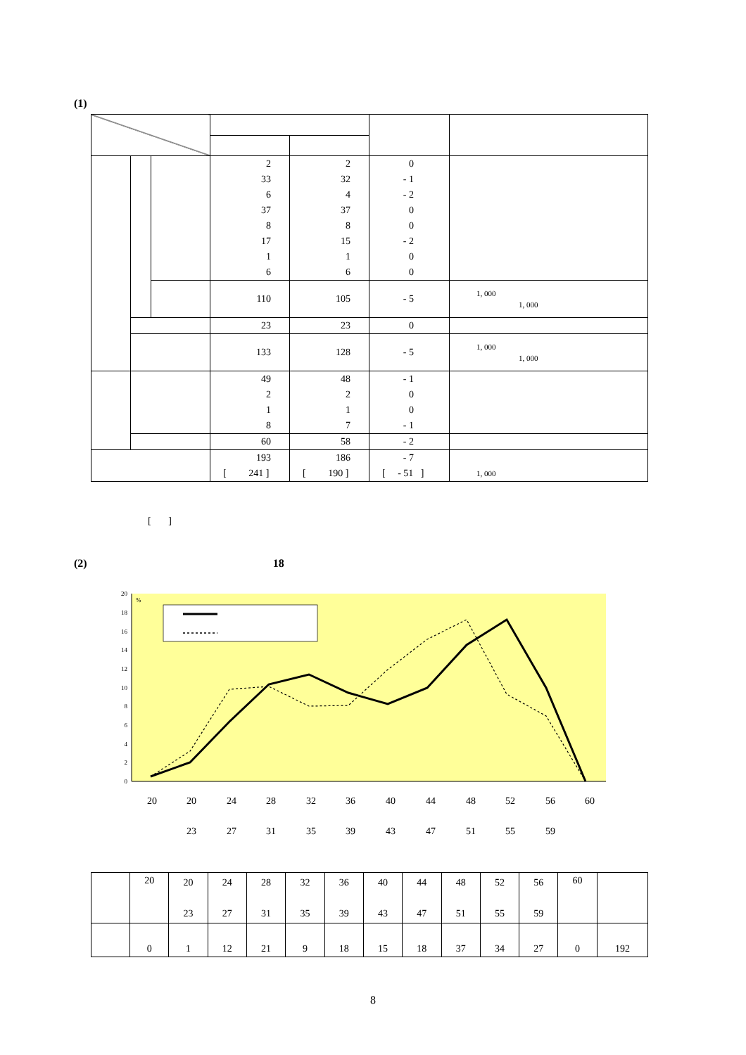(1)
| | | | 2 | 2 | 0 | |
| | | | 33 | 32 | - 1 | |
| | | | 6 | 4 | - 2 | |
| | | | 37 | 37 | 0 | |
| | | | 8 | 8 | 0 | |
| | | | 17 | 15 | - 2 | |
| | | | 1 | 1 | 0 | |
| | | | 6 | 6 | 0 | |
| | | | 110 | 105 | - 5 | 1, 000 1, 000 |
| | | | 23 | 23 | 0 | |
| | | | 133 | 128 | - 5 | 1, 000 1, 000 |
| | | | 49 | 48 | - 1 | |
| | | | 2 | 2 | 0 | |
| | | | 1 | 1 | 0 | |
| | | | 8 | 7 | - 1 | |
| | | | 60 | 58 | - 2 | |
| | | | 193 | 186 | - 7 | 1, 000 |
| | | | [ 241 ] | [ 190 ] | [ - 51 ] | |
[ ]
(2) 18
0
2
4
6
8
10
12
14
16
18
20
%
20
20
24
28
32
36
40
44
48
52
56
60
23
27
31
35
39
43
47
51
55
59
| | 20 | 20 23 | 24 27 | 28 31 | 32 35 | 36 39 | 40 43 | 44 47 | 48 51 | 52 55 | 56 59 | 60 | |
| | 0 | 1 | 12 | 21 | 9 | 18 | 15 | 18 | 37 | 34 | 27 | 0 | 192 |
8